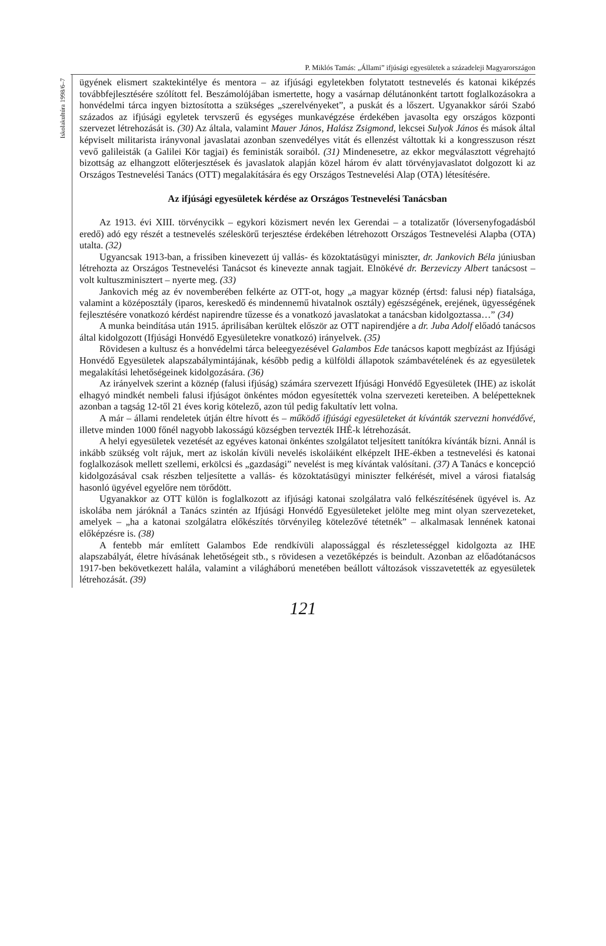P. Miklós Tamás: „Állami” ifjúsági egyesületek a századeleji Magyarországon
Iskolakultúra 1998/6–7
ügyének elismert szaktekintélye és mentora – az ifjúsági egyletekben folytatott testnevelés és katonai kiképzés továbbfejlesztésére szólított fel. Beszámolójában ismertette, hogy a vasárnap délutánonként tartott foglalkozásokra a honvédelmi tárca ingyen biztosította a szükséges „szerelvényeket”, a puskát és a lőszert. Ugyanakkor sárói Szabó százados az ifjúsági egyletek tervszerű és egységes munkavégzése érdekében javasolta egy országos központi szervezet létrehozását is. (30) Az általa, valamint Mauer János, Halász Zsigmond, lekcsei Sulyok János és mások által képviselt militarista irányvonal javaslatai azonban szenvedélyes vitát és ellenzést váltottak ki a kongresszuson részt vevő galileisták (a Galilei Kör tagjai) és feministák soraiból. (31) Mindenesetre, az ekkor megválasztott végrehajtó bizottság az elhangzott előterjesztések és javaslatok alapján közel három év alatt törvényjavaslatot dolgozott ki az Országos Testnevelési Tanács (OTT) megalakítására és egy Országos Testnevelési Alap (OTA) létesítésére.
Az ifjúsági egyesületek kérdése az Országos Testnevelési Tanácsban
Az 1913. évi XIII. törvénycikk – egykori közismert nevén lex Gerendai – a totalizatőr (lóversenyfogadásból eredő) adó egy részét a testnevelés széleskörű terjesztése érdekében létrehozott Országos Testnevelési Alapba (OTA) utalta. (32)
Ugyancsak 1913-ban, a frissiben kinevezett új vallás- és közoktatásügyi miniszter, dr. Jankovich Béla júniusban létrehozta az Országos Testnevelési Tanácsot és kinevezte annak tagjait. Elnökévé dr. Berzeviczy Albert tanácsost – volt kultuszminisztert – nyerte meg. (33)
Jankovich még az év novemberében felkérte az OTT-ot, hogy „a magyar köznép (értsd: falusi nép) fiatalsága, valamint a középosztály (iparos, kereskedő és mindennemű hivatalnok osztály) egészségének, erejének, ügyességének fejlesztésére vonatkozó kérdést napirendre tűzesse és a vonatkozó javaslatokat a tanácsban kidolgoztassa…” (34)
A munka beindítása után 1915. áprilisában kerültek először az OTT napirendjére a dr. Juba Adolf előadó tanácsos által kidolgozott (Ifjúsági Honvédő Egyesületekre vonatkozó) irányelvek. (35)
Rövidesen a kultusz és a honvédelmi tárca beleegyezésével Galambos Ede tanácsos kapott megbízást az Ifjúsági Honvédő Egyesületek alapszabálymintájának, később pedig a külföldi állapotok számbavételének és az egyesületek megalakítási lehetőségeinek kidolgozására. (36)
Az irányelvek szerint a köznép (falusi ifjúság) számára szervezett Ifjúsági Honvédő Egyesületek (IHE) az iskolát elhagyó mindkét nembeli falusi ifjúságot önkéntes módon egyesítették volna szervezeti kereteiben. A belépetteknek azonban a tagság 12-től 21 éves korig kötelező, azon túl pedig fakultatív lett volna.
A már – állami rendeletek útján éltre hívott és – működő ifjúsági egyesületeket át kívánták szervezni honvédővé, illetve minden 1000 főnél nagyobb lakosságú községben tervezték IHÉ-k létrehozását.
A helyi egyesületek vezetését az egyéves katonai önkéntes szolgálatot teljesített tanítókra kívánták bízni. Annál is inkább szükség volt rájuk, mert az iskolán kívüli nevelés iskoláiként elképzelt IHE-ékben a testnevelési és katonai foglalkozások mellett szellemi, erkölcsi és „gazdasági” nevelést is meg kívántak valósítani. (37) A Tanács e koncepció kidolgozásával csak részben teljesítette a vallás- és közoktatásügyi miniszter felkérését, mivel a városi fiatalság hasonló ügyével egyelőre nem törődött.
Ugyanakkor az OTT külön is foglalkozott az ifjúsági katonai szolgálatra való felkészítésének ügyével is. Az iskolába nem járóknál a Tanács szintén az Ifjúsági Honvédő Egyesületeket jelölte meg mint olyan szervezeteket, amelyek – „ha a katonai szolgálatra előkészítés törvényileg kötelezővé tétetnék” – alkalmasak lennének katonai előképzésre is. (38)
A fentebb már említett Galambos Ede rendkívüli alapossággal és részletességgel kidolgozta az IHE alapszabályát, életre hívásának lehetőségeit stb., s rövidesen a vezetőképzés is beindult. Azonban az előadótanácsos 1917-ben bekövetkezett halála, valamint a világháború menetében beállott változások visszavetették az egyesületek létrehozását. (39)
121